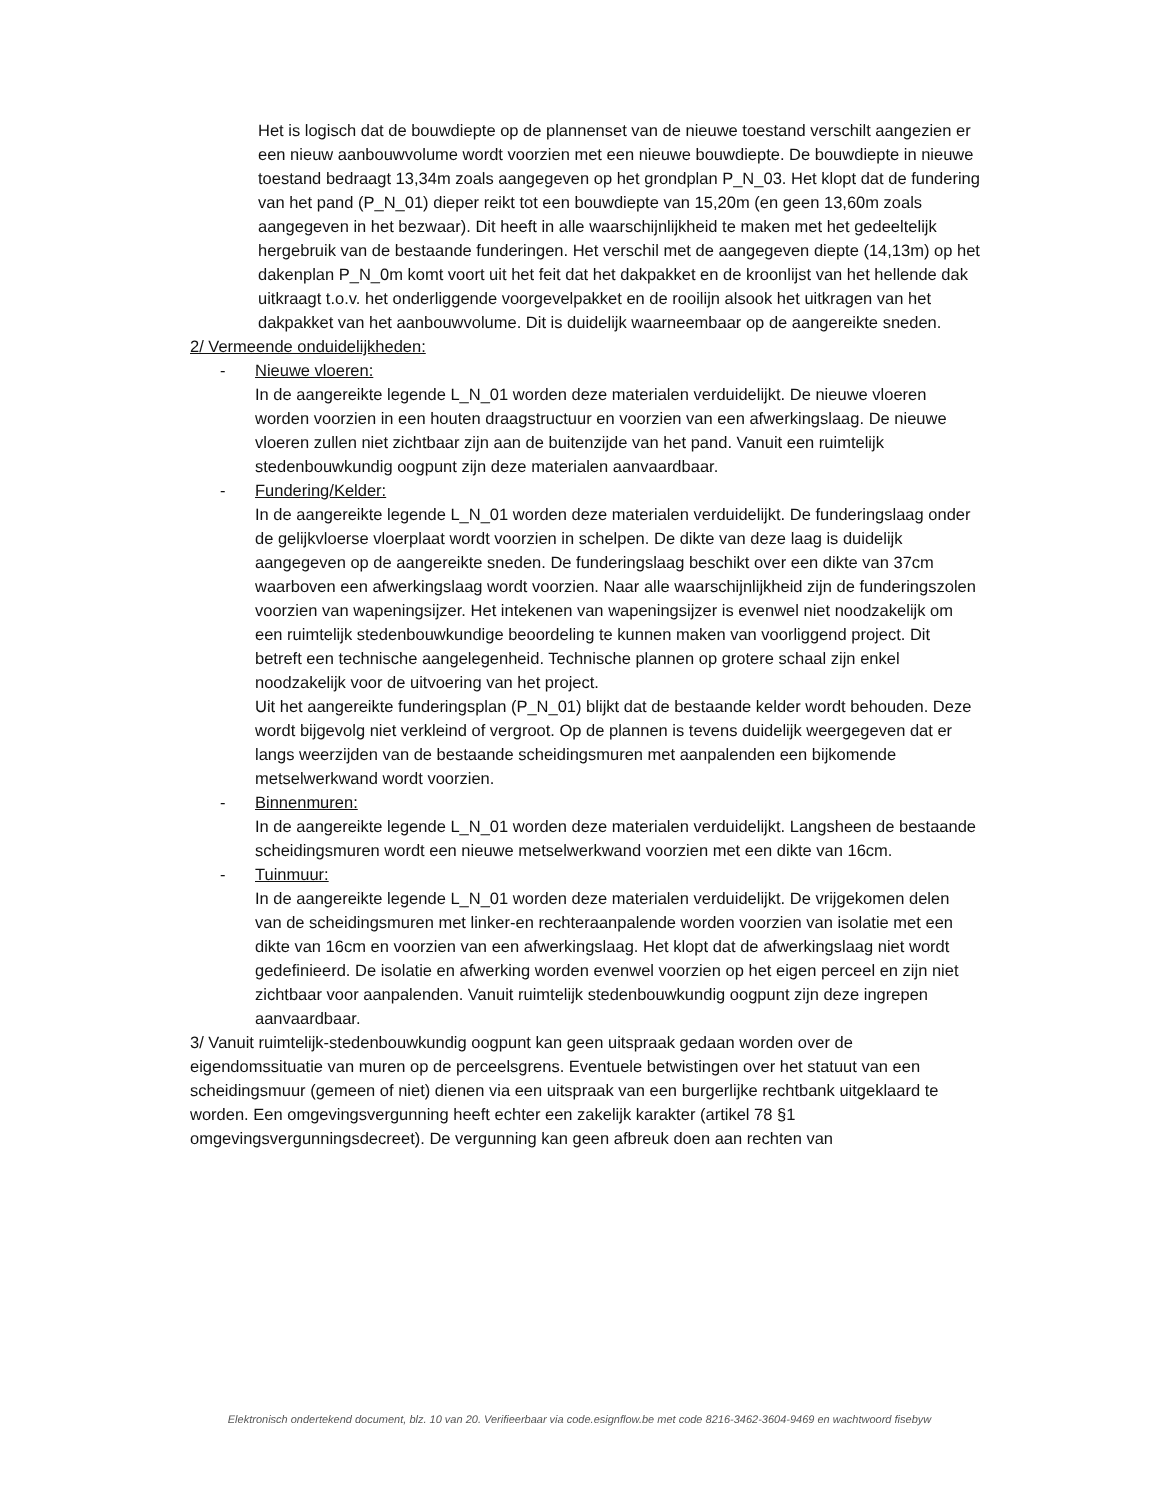Het is logisch dat de bouwdiepte op de plannenset van de nieuwe toestand verschilt aangezien er een nieuw aanbouwvolume wordt voorzien met een nieuwe bouwdiepte. De bouwdiepte in nieuwe toestand bedraagt 13,34m zoals aangegeven op het grondplan P_N_03. Het klopt dat de fundering van het pand (P_N_01) dieper reikt tot een bouwdiepte van 15,20m (en geen 13,60m zoals aangegeven in het bezwaar). Dit heeft in alle waarschijnlijkheid te maken met het gedeeltelijk hergebruik van de bestaande funderingen. Het verschil met de aangegeven diepte (14,13m) op het dakenplan P_N_0m komt voort uit het feit dat het dakpakket en de kroonlijst van het hellende dak uitkraagt t.o.v. het onderliggende voorgevelpakket en de rooilijn alsook het uitkragen van het dakpakket van het aanbouwvolume. Dit is duidelijk waarneembaar op de aangereikte sneden.
2/ Vermeende onduidelijkheden:
- Nieuwe vloeren:
In de aangereikte legende L_N_01 worden deze materialen verduidelijkt. De nieuwe vloeren worden voorzien in een houten draagstructuur en voorzien van een afwerkingslaag. De nieuwe vloeren zullen niet zichtbaar zijn aan de buitenzijde van het pand. Vanuit een ruimtelijk stedenbouwkundig oogpunt zijn deze materialen aanvaardbaar.
- Fundering/Kelder:
In de aangereikte legende L_N_01 worden deze materialen verduidelijkt. De funderingslaag onder de gelijkvloerse vloerplaat wordt voorzien in schelpen. De dikte van deze laag is duidelijk aangegeven op de aangereikte sneden. De funderingslaag beschikt over een dikte van 37cm waarboven een afwerkingslaag wordt voorzien. Naar alle waarschijnlijkheid zijn de funderingszolen voorzien van wapeningsijzer. Het intekenen van wapeningsijzer is evenwel niet noodzakelijk om een ruimtelijk stedenbouwkundige beoordeling te kunnen maken van voorliggend project. Dit betreft een technische aangelegenheid. Technische plannen op grotere schaal zijn enkel noodzakelijk voor de uitvoering van het project.
Uit het aangereikte funderingsplan (P_N_01) blijkt dat de bestaande kelder wordt behouden. Deze wordt bijgevolg niet verkleind of vergroot. Op de plannen is tevens duidelijk weergegeven dat er langs weerzijden van de bestaande scheidingsmuren met aanpalenden een bijkomende metselwerkwand wordt voorzien.
- Binnenmuren:
In de aangereikte legende L_N_01 worden deze materialen verduidelijkt. Langsheen de bestaande scheidingsmuren wordt een nieuwe metselwerkwand voorzien met een dikte van 16cm.
- Tuinmuur:
In de aangereikte legende L_N_01 worden deze materialen verduidelijkt. De vrijgekomen delen van de scheidingsmuren met linker-en rechteraanpalende worden voorzien van isolatie met een dikte van 16cm en voorzien van een afwerkingslaag. Het klopt dat de afwerkingslaag niet wordt gedefinieerd. De isolatie en afwerking worden evenwel voorzien op het eigen perceel en zijn niet zichtbaar voor aanpalenden. Vanuit ruimtelijk stedenbouwkundig oogpunt zijn deze ingrepen aanvaardbaar.
3/ Vanuit ruimtelijk-stedenbouwkundig oogpunt kan geen uitspraak gedaan worden over de eigendomssituatie van muren op de perceelsgrens. Eventuele betwistingen over het statuut van een scheidingsmuur (gemeen of niet) dienen via een uitspraak van een burgerlijke rechtbank uitgeklaard te worden. Een omgevingsvergunning heeft echter een zakelijk karakter (artikel 78 §1 omgevingsvergunningsdecreet). De vergunning kan geen afbreuk doen aan rechten van
Elektronisch ondertekend document, blz. 10 van 20. Verifieerbaar via code.esignflow.be met code 8216-3462-3604-9469 en wachtwoord fisebyw